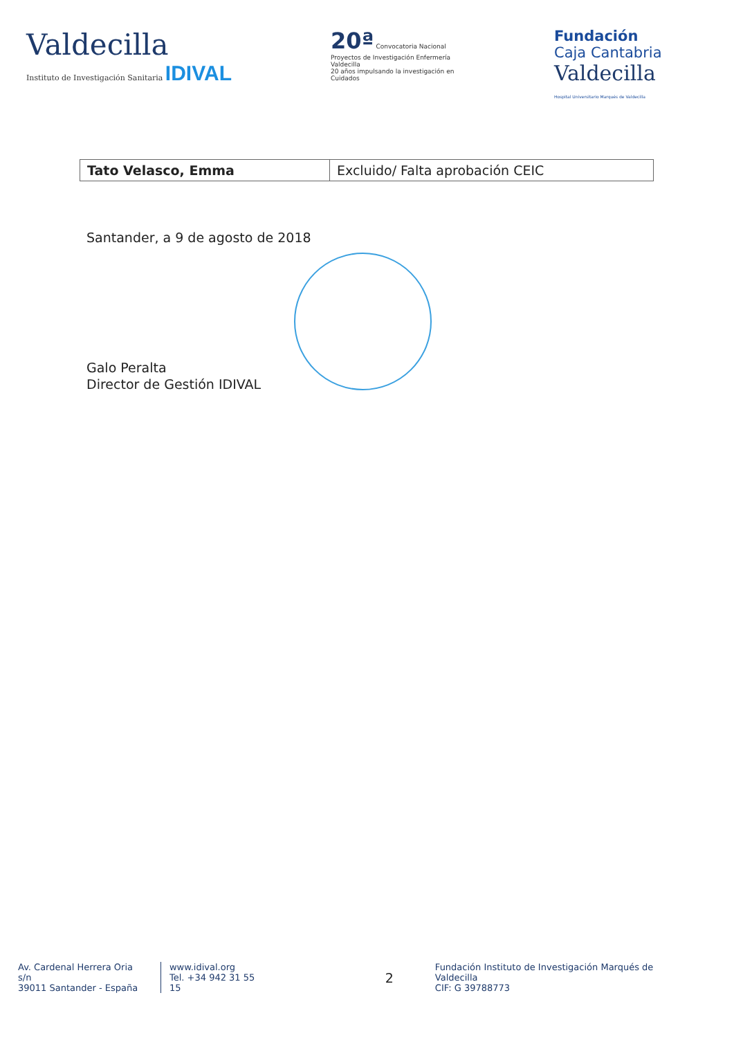Valdecilla
Instituto de Investigación Sanitaria IDIVAL
20ª Convocatoria Nacional Proyectos de Investigación Enfermería Valdecilla
20 años impulsando la investigación en Cuidados
Fundación
Caja Cantabria
Valdecilla
Hospital Universitario Marqués de Valdecilla
| Tato Velasco, Emma | Excluido/ Falta aprobación CEIC |
Santander, a 9 de agosto de 2018
Galo Peralta
Director de Gestión IDIVAL
Av. Cardenal Herrera Oria s/n
39011 Santander - España
www.idival.org
Tel. +34 942 31 55 15
2
Fundación Instituto de Investigación Marqués de Valdecilla
CIF: G 39788773